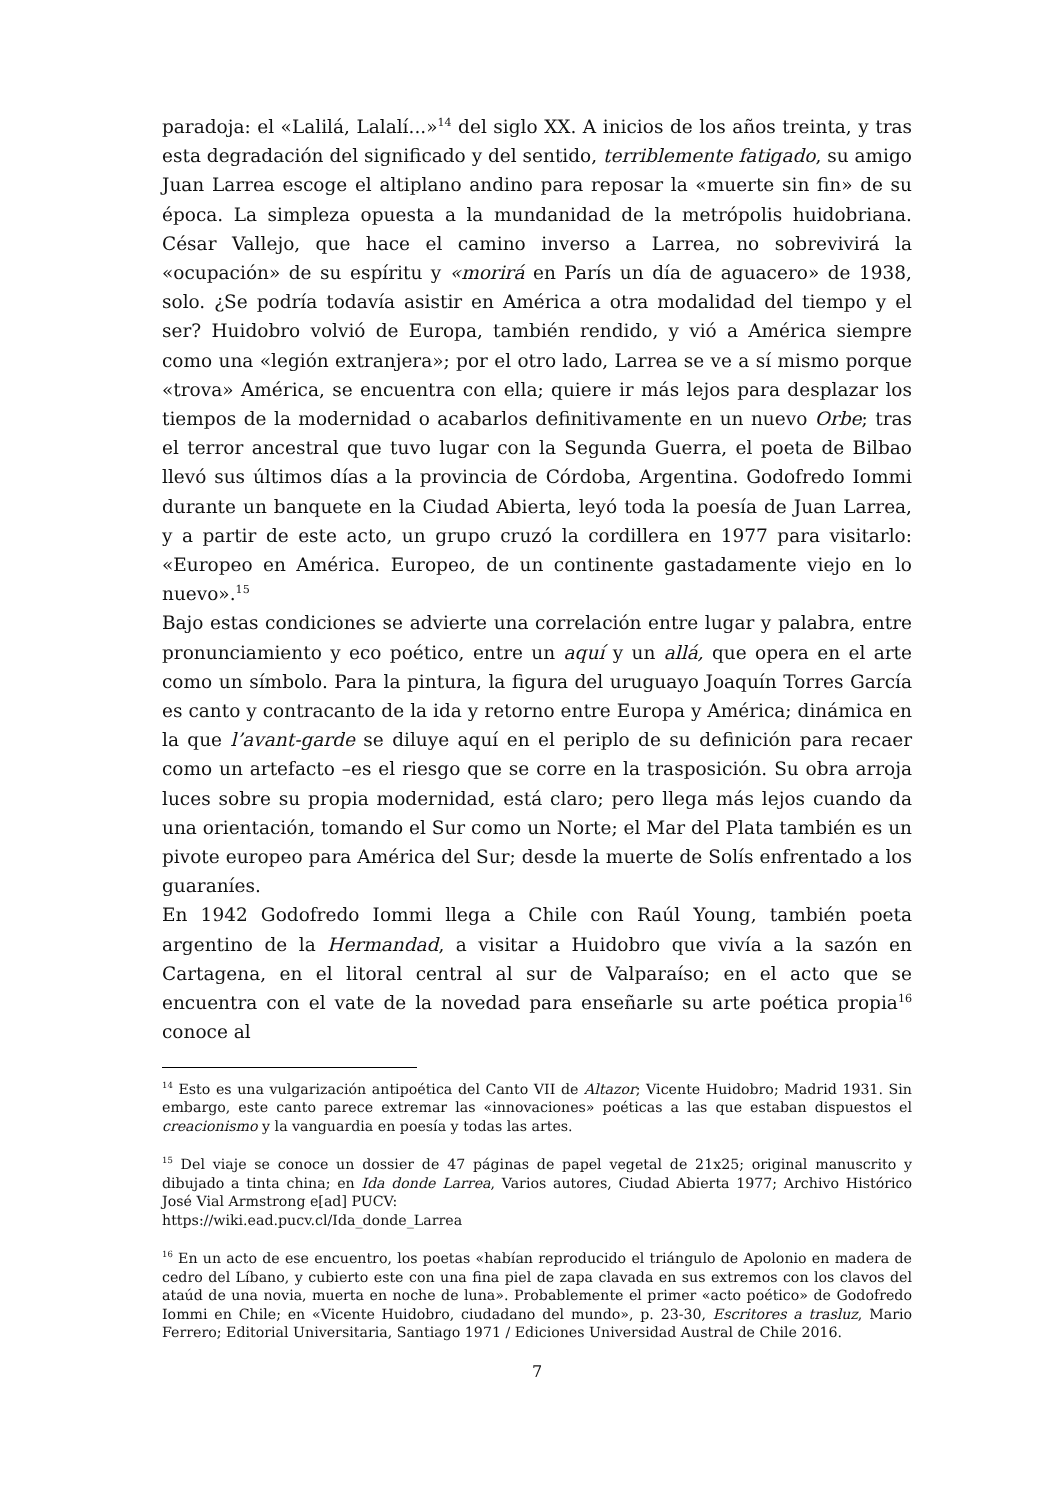paradoja: el «Lalilá, Lalalí...»<sup>14</sup> del siglo XX. A inicios de los años treinta, y tras esta degradación del significado y del sentido, terriblemente fatigado, su amigo Juan Larrea escoge el altiplano andino para reposar la «muerte sin fin» de su época. La simpleza opuesta a la mundanidad de la metrópolis huidobriana. César Vallejo, que hace el camino inverso a Larrea, no sobrevivirá la «ocupación» de su espíritu y «morirá en París un día de aguacero» de 1938, solo. ¿Se podría todavía asistir en América a otra modalidad del tiempo y el ser? Huidobro volvió de Europa, también rendido, y vió a América siempre como una «legión extranjera»; por el otro lado, Larrea se ve a sí mismo porque «trova» América, se encuentra con ella; quiere ir más lejos para desplazar los tiempos de la modernidad o acabarlos definitivamente en un nuevo Orbe; tras el terror ancestral que tuvo lugar con la Segunda Guerra, el poeta de Bilbao llevó sus últimos días a la provincia de Córdoba, Argentina. Godofredo Iommi durante un banquete en la Ciudad Abierta, leyó toda la poesía de Juan Larrea, y a partir de este acto, un grupo cruzó la cordillera en 1977 para visitarlo: «Europeo en América. Europeo, de un continente gastadamente viejo en lo nuevo».<sup>15</sup>
Bajo estas condiciones se advierte una correlación entre lugar y palabra, entre pronunciamiento y eco poético, entre un aquí y un allá, que opera en el arte como un símbolo. Para la pintura, la figura del uruguayo Joaquín Torres García es canto y contracanto de la ida y retorno entre Europa y América; dinámica en la que l’avant-garde se diluye aquí en el periplo de su definición para recaer como un artefacto –es el riesgo que se corre en la trasposición. Su obra arroja luces sobre su propia modernidad, está claro; pero llega más lejos cuando da una orientación, tomando el Sur como un Norte; el Mar del Plata también es un pivote europeo para América del Sur; desde la muerte de Solís enfrentado a los guaraníes.
En 1942 Godofredo Iommi llega a Chile con Raúl Young, también poeta argentino de la Hermandad, a visitar a Huidobro que vivía a la sazón en Cartagena, en el litoral central al sur de Valparaíso; en el acto que se encuentra con el vate de la novedad para enseñarle su arte poética propia<sup>16</sup> conoce al
<sup>14</sup> Esto es una vulgarización antipoética del Canto VII de Altazor; Vicente Huidobro; Madrid 1931. Sin embargo, este canto parece extremar las «innovaciones» poéticas a las que estaban dispuestos el creacionismo y la vanguardia en poesía y todas las artes.
<sup>15</sup> Del viaje se conoce un dossier de 47 páginas de papel vegetal de 21x25; original manuscrito y dibujado a tinta china; en Ida donde Larrea, Varios autores, Ciudad Abierta 1977; Archivo Histórico José Vial Armstrong e[ad] PUCV:
https://wiki.ead.pucv.cl/Ida_donde_Larrea
<sup>16</sup> En un acto de ese encuentro, los poetas «habían reproducido el triángulo de Apolonio en madera de cedro del Líbano, y cubierto este con una fina piel de zapa clavada en sus extremos con los clavos del ataúd de una novia, muerta en noche de luna». Probablemente el primer «acto poético» de Godofredo Iommi en Chile; en «Vicente Huidobro, ciudadano del mundo», p. 23-30, Escritores a trasluz, Mario Ferrero; Editorial Universitaria, Santiago 1971 / Ediciones Universidad Austral de Chile 2016.
7